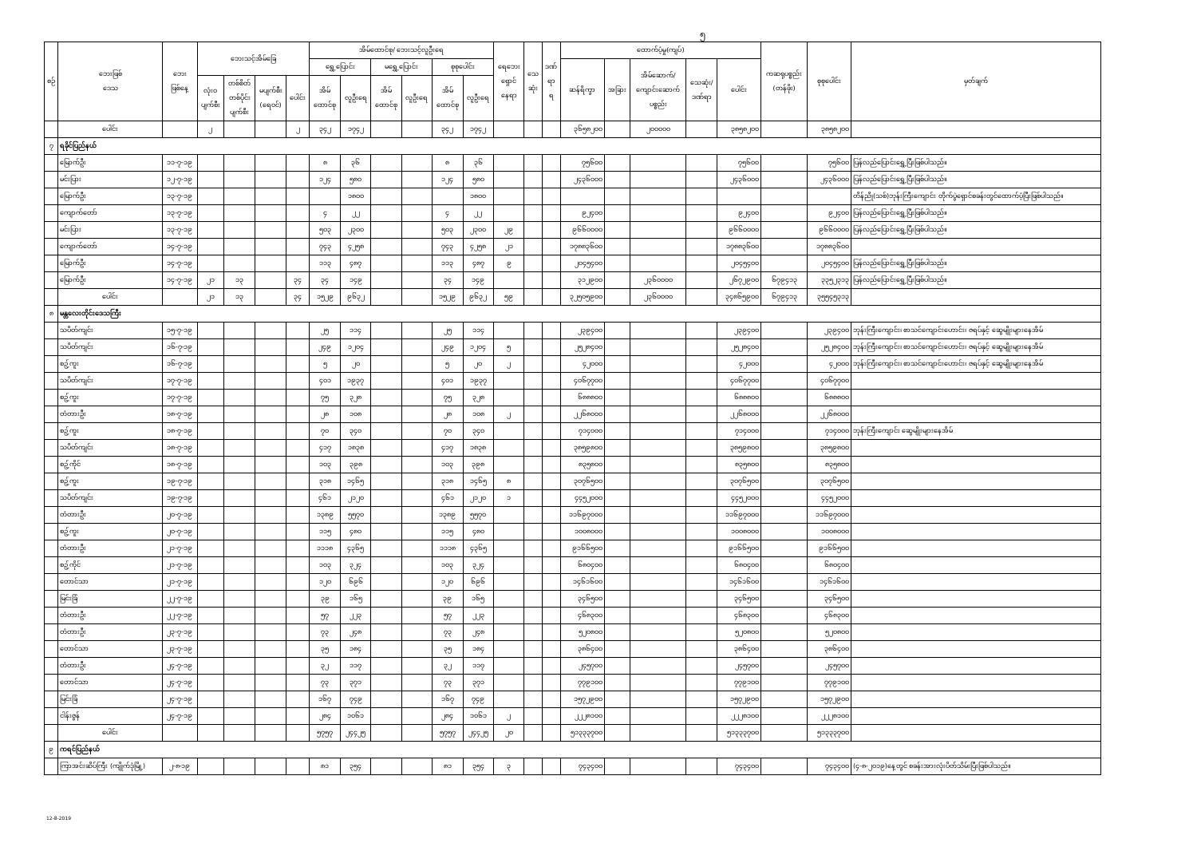၅
| စဉ် | ဘေးဖြစ် ဒေသ | ဘေး ဖြစ်နေ့ | ဘေးသင့်အိမ်ခြေ | | | | အိမ်ထောင်စု/ ဘေးသင့်လူဦးရေ | | | | | | ရေဘေး ရှောင် နေရာ | သေ ဆုံး | ဒဏ် ရာ ရ | ထောက်ပံ့မှု(ကျပ်) | | | | | ကဆရုပစ္စည်း (တန်ဖိုး) | စုစုပေါင်း | မှတ်ချက် |
| --- | --- | --- | --- | --- | --- | --- | --- | --- | --- | --- | --- | --- | --- | --- | --- | --- | --- | --- | --- | --- | --- | --- | --- |
| | | | | | | | ရွှေ့ပြောင်း | | မရွှေ့ပြောင်း | | စုစုပေါင်း | | | | | ဆန်ရိက္ခာ | အခြား | အိမ်ဆောက်/ ကျောင်းဆောက် ပစ္စည်း | သေဆုံး/ ဒဏ်ရာ | ပေါင်း | | | |
| | | | လုံး၀ ပျက်စီး | တစ်စိတ် တစ်ပိုင်း ပျက်စီး | မပျက်စီး (ရေ၀င်) | ပေါင်း | အိမ် ထောင်စု | လူဦးရေ | အိမ် ထောင်စု | လူဦးရေ | အိမ် ထောင်စု | လူဦးရေ | | | | | | | | | | | |
| | ပေါင်း | | ၂ | | | ၂ | ၃၄၂ | ၁၇၄၂ | | | ၃၄၂ | ၁၇၄၂ | | | | ၃၆၅၈၂၀၀ | | ၂၀၀၀၀၀ | | ၃၈၅၈၂၀၀ | | ၃၈၅၈၂၀၀ | |
| ၇ | ရခိုင်ပြည်နယ် | | | | | | | | | | | | | | | | | | | | | | |
| | မြောက်ဦး | ၁၁-၇-၁၉ | | | | | ၈ | ၃၆ | | | ၈ | ၃၆ | | | | ၇၅၆၀၀ | | | | ၇၅၆၀၀ | | ၇၅၆၀၀ | ပြန်လည်ပြောင်းရွှေ့ပြီးဖြစ်ပါသည်။ |
| | မင်းပြား | ၁၂-၇-၁၉ | | | | | ၁၂၄ | ၅၈၀ | | | ၁၂၄ | ၅၈၀ | | | | ၂၄၃၆၀၀၀ | | | | ၂၄၃၆၀၀၀ | | ၂၄၃၆၀၀၀ | ပြန်လည်ပြောင်းရွှေ့ပြီးဖြစ်ပါသည်။ |
| | မြောက်ဦး | ၁၃-၇-၁၉ | | | | | | ၁၈၀၀ | | | | ၁၈၀၀ | | | | | | | | | | | တိန်ညို(သစ်)ဘုန်းကြီးကျောင်း တိုက်ပွဲရှောင်စခန်းတွင်ထောက်ပံ့ပြီးဖြစ်ပါသည်။ |
| | ကျောက်တော် | ၁၃-၇-၁၉ | | | | | ၄ | ၂၂ | | | ၄ | ၂၂ | | | | ၉၂၄၀၀ | | | | ၉၂၄၀၀ | | ၉၂၄၀၀ | ပြန်လည်ပြောင်းရွှေ့ပြီးဖြစ်ပါသည်။ |
| | မင်းပြား | ၁၃-၇-၁၉ | | | | | ၅၀၃ | ၂၃၀၀ | | | ၅၀၃ | ၂၃၀၀ | ၂၉ | | | ၉၆၆၀၀၀၀ | | | | ၉၆၆၀၀၀၀ | | ၉၆၆၀၀၀၀ | ပြန်လည်ပြောင်းရွှေ့ပြီးဖြစ်ပါသည်။ |
| | ကျောက်တော် | ၁၄-၇-၁၉ | | | | | ၇၄၃ | ၄၂၅၈ | | | ၇၄၃ | ၄၂၅၈ | ၂၁ | | | ၁၇၈၈၃၆၀၀ | | | | ၁၇၈၈၃၆၀၀ | | ၁၇၈၈၃၆၀၀ | |
| | မြောက်ဦး | ၁၄-၇-၁၉ | | | | | ၁၁၃ | ၄၈၇ | | | ၁၁၃ | ၄၈၇ | ၉ | | | ၂၀၄၅၄၀၀ | | | | ၂၀၄၅၄၀၀ | | ၂၀၄၅၄၀၀ | ပြန်လည်ပြောင်းရွှေ့ပြီးဖြစ်ပါသည်။ |
| | မြောက်ဦး | ၁၄-၇-၁၉ | ၂၁ | ၁၃ | | ၃၄ | ၃၄ | ၁၄၉ | | | ၃၄ | ၁၄၉ | | | | ၃၁၂၉၀၀ | | ၂၃၆၀၀၀၀ | | ၂၆၇၂၉၀၀ | ၆၇၉၄၁၃ | ၃၃၅၂၃၁၃ | ပြန်လည်ပြောင်းရွှေ့ပြီးဖြစ်ပါသည်။ |
| | ပေါင်း | | ၂၁ | ၁၃ | | ၃၄ | ၁၅၂၉ | ၉၆၃၂ | | | ၁၅၂၉ | ၉၆၃၂ | ၅၉ | | | ၃၂၅၀၅၉၀၀ | | ၂၃၆၀၀၀၀ | | ၃၄၈၆၅၉၀၀ | ၆၇၉၄၁၃ | ၃၅၅၄၅၃၁၃ | |
| ၈ | မန္တလေးတိုင်းဒေသကြီး | | | | | | | | | | | | | | | | | | | | | | |
| | သပိတ်ကျင်း | ၁၅-၇-၁၉ | | | | | ၂၅ | ၁၁၄ | | | ၂၅ | ၁၁၄ | | | | ၂၃၉၄၀၀ | | | | ၂၃၉၄၀၀ | | ၂၃၉၄၀၀ | ဘုန်းကြီးကျောင်း၊ စာသင်ကျောင်းဟောင်း၊ ဇရပ်နှင့် ဆွေမျိုးများနေအိမ် |
| | သပိတ်ကျင်း | ၁၆-၇-၁၉ | | | | | ၂၄၉ | ၁၂၀၄ | | | ၂၄၉ | ၁၂၀၄ | ၅ | | | ၂၅၂၈၄၀၀ | | | | ၂၅၂၈၄၀၀ | | ၂၅၂၈၄၀၀ | ဘုန်းကြီးကျောင်း၊ စာသင်ကျောင်းဟောင်း၊ ဇရပ်နှင့် ဆွေမျိုးများနေအိမ် |
| | စဥ့်ကူး | ၁၆-၇-၁၉ | | | | | ၅ | ၂၀ | | | ၅ | ၂၀ | ၂ | | | ၄၂၀၀၀ | | | | ၄၂၀၀၀ | | ၄၂၀၀၀ | ဘုန်းကြီးကျောင်း၊ စာသင်ကျောင်းဟောင်း၊ ဇရပ်နှင့် ဆွေမျိုးများနေအိမ် |
| | သပိတ်ကျင်း | ၁၇-၇-၁၉ | | | | | ၄၀၁ | ၁၉၃၇ | | | ၄၀၁ | ၁၉၃၇ | | | | ၄၀၆၇၇၀၀ | | | | ၄၀၆၇၇၀၀ | | ၄၀၆၇၇၀၀ | |
| | စဥ့်ကူး | ၁၇-၇-၁၉ | | | | | ၇၅ | ၃၂၈ | | | ၇၅ | ၃၂၈ | | | | ၆၈၈၈၀၀ | | | | ၆၈၈၈၀၀ | | ၆၈၈၈၀၀ | |
| | တံတားဦး | ၁၈-၇-၁၉ | | | | | ၂၈ | ၁၀၈ | | | ၂၈ | ၁၀၈ | ၂ | | | ၂၂၆၈၀၀၀ | | | | ၂၂၆၈၀၀၀ | | ၂၂၆၈၀၀၀ | |
| | စဥ့်ကူး | ၁၈-၇-၁၉ | | | | | ၇၀ | ၃၄၀ | | | ၇၀ | ၃၄၀ | | | | ၇၁၄၀၀၀ | | | | ၇၁၄၀၀၀ | | ၇၁၄၀၀၀ | ဘုန်းကြီးကျောင်း ဆွေမျိုးများနေအိမ် |
| | သပိတ်ကျင်း | ၁၈-၇-၁၉ | | | | | ၄၁၇ | ၁၈၃၈ | | | ၄၁၇ | ၁၈၃၈ | | | | ၃၈၅၉၈၀၀ | | | | ၃၈၅၉၈၀၀ | | ၃၈၅၉၈၀၀ | |
| | စဥ့်ကိုင် | ၁၈-၇-၁၉ | | | | | ၁၀၃ | ၃၉၈ | | | ၁၀၃ | ၃၉၈ | | | | ၈၃၅၈၀၀ | | | | ၈၃၅၈၀၀ | | ၈၃၅၈၀၀ | |
| | စဥ့်ကူး | ၁၉-၇-၁၉ | | | | | ၃၁၈ | ၁၄၆၅ | | | ၃၁၈ | ၁၄၆၅ | ၈ | | | ၃၀၇၆၅၀၀ | | | | ၃၀၇၆၅၀၀ | | ၃၀၇၆၅၀၀ | |
| | သပိတ်ကျင်း | ၁၉-၇-၁၉ | | | | | ၄၆၁ | ၂၁၂၀ | | | ၄၆၁ | ၂၁၂၀ | ၁ | | | ၄၄၅၂၀၀၀ | | | | ၄၄၅၂၀၀၀ | | ၄၄၅၂၀၀၀ | |
| | တံတားဦး | ၂၀-၇-၁၉ | | | | | ၁၃၈၉ | ၅၅၇၀ | | | ၁၃၈၉ | ၅၅၇၀ | | | | ၁၁၆၉၇၀၀၀ | | | | ၁၁၆၉၇၀၀၀ | | ၁၁၆၉၇၀၀၀ | |
| | စဥ့်ကူး | ၂၀-၇-၁၉ | | | | | ၁၁၅ | ၄၈၀ | | | ၁၁၅ | ၄၈၀ | | | | ၁၀၀၈၀၀၀ | | | | ၁၀၀၈၀၀၀ | | ၁၀၀၈၀၀၀ | |
| | တံတားဦး | ၂၁-၇-၁၉ | | | | | ၁၁၁၈ | ၄၃၆၅ | | | ၁၁၁၈ | ၄၃၆၅ | | | | ၉၁၆၆၅၀၀ | | | | ၉၁၆၆၅၀၀ | | ၉၁၆၆၅၀၀ | |
| | စဥ့်ကိုင် | ၂၁-၇-၁၉ | | | | | ၁၀၃ | ၃၂၄ | | | ၁၀၃ | ၃၂၄ | | | | ၆၈၀၄၀၀ | | | | ၆၈၀၄၀၀ | | ၆၈၀၄၀၀ | |
| | တောင်သာ | ၂၁-၇-၁၉ | | | | | ၁၂၀ | ၆၉၆ | | | ၁၂၀ | ၆၉၆ | | | | ၁၄၆၁၆၀၀ | | | | ၁၄၆၁၆၀၀ | | ၁၄၆၁၆၀၀ | |
| | မြင်းခြံ | ၂၂-၇-၁၉ | | | | | ၃၉ | ၁၆၅ | | | ၃၉ | ၁၆၅ | | | | ၃၄၆၅၀၀ | | | | ၃၄၆၅၀၀ | | ၃၄၆၅၀၀ | |
| | တံတားဦး | ၂၂-၇-၁၉ | | | | | ၅၇ | ၂၂၃ | | | ၅၇ | ၂၂၃ | | | | ၄၆၈၃၀၀ | | | | ၄၆၈၃၀၀ | | ၄၆၈၃၀၀ | |
| | တံတားဦး | ၂၃-၇-၁၉ | | | | | ၇၃ | ၂၄၈ | | | ၇၃ | ၂၄၈ | | | | ၅၂၀၈၀၀ | | | | ၅၂၀၈၀၀ | | ၅၂၀၈၀၀ | |
| | တောင်သာ | ၂၃-၇-၁၉ | | | | | ၃၅ | ၁၈၄ | | | ၃၅ | ၁၈၄ | | | | ၃၈၆၄၀၀ | | | | ၃၈၆၄၀၀ | | ၃၈၆၄၀၀ | |
| | တံတားဦး | ၂၄-၇-၁၉ | | | | | ၃၂ | ၁၁၇ | | | ၃၂ | ၁၁၇ | | | | ၂၄၅၇၀၀ | | | | ၂၄၅၇၀၀ | | ၂၄၅၇၀၀ | |
| | တောင်သာ | ၂၄-၇-၁၉ | | | | | ၇၃ | ၃၇၁ | | | ၇၃ | ၃၇၁ | | | | ၇၇၉၁၀၀ | | | | ၇၇၉၁၀၀ | | ၇၇၉၁၀၀ | |
| | မြင်းခြံ | ၂၄-၇-၁၉ | | | | | ၁၆၇ | ၇၄၉ | | | ၁၆၇ | ၇၄၉ | | | | ၁၅၇၂၉၀၀ | | | | ၁၅၇၂၉၀၀ | | ၁၅၇၂၉၀၀ | |
| | ငါန်းဇွန် | ၂၄-၇-၁၉ | | | | | ၂၈၄ | ၁၀၆၁ | | | ၂၈၄ | ၁၀၆၁ | ၂ | | | ၂၂၂၈၁၀၀ | | | | ၂၂၂၈၁၀၀ | | ၂၂၂၈၁၀၀ | |
| | ပေါင်း | | | | | | ၅၇၅၇ | ၂၄၄၂၅ | | | ၅၇၅၇ | ၂၄၄၂၅ | ၂၀ | | | ၅၁၃၃၃၇၀၀ | | | | ၅၁၃၃၃၇၀၀ | | ၅၁၃၃၃၇၀၀ | |
| ၉ | ကရင်ပြည်နယ် | | | | | | | | | | | | | | | | | | | | | | |
| | ကြာအင်းဆိပ်ကြီး (ကျိုက်ဒုံမြို့) | ၂-၈-၁၉ | | | | | ၈၁ | ၃၅၄ | | | ၈၁ | ၃၅၄ | ၃ | | | ၇၄၃၄၀၀ | | | | ၇၄၃၄၀၀ | | ၇၄၃၄၀၀ | (၄-၈-၂၀၁၉)နေ့တွင် စခန်းအားလုံးပိတ်သိမ်းပြီးဖြစ်ပါသည်။ |
12-8-2019